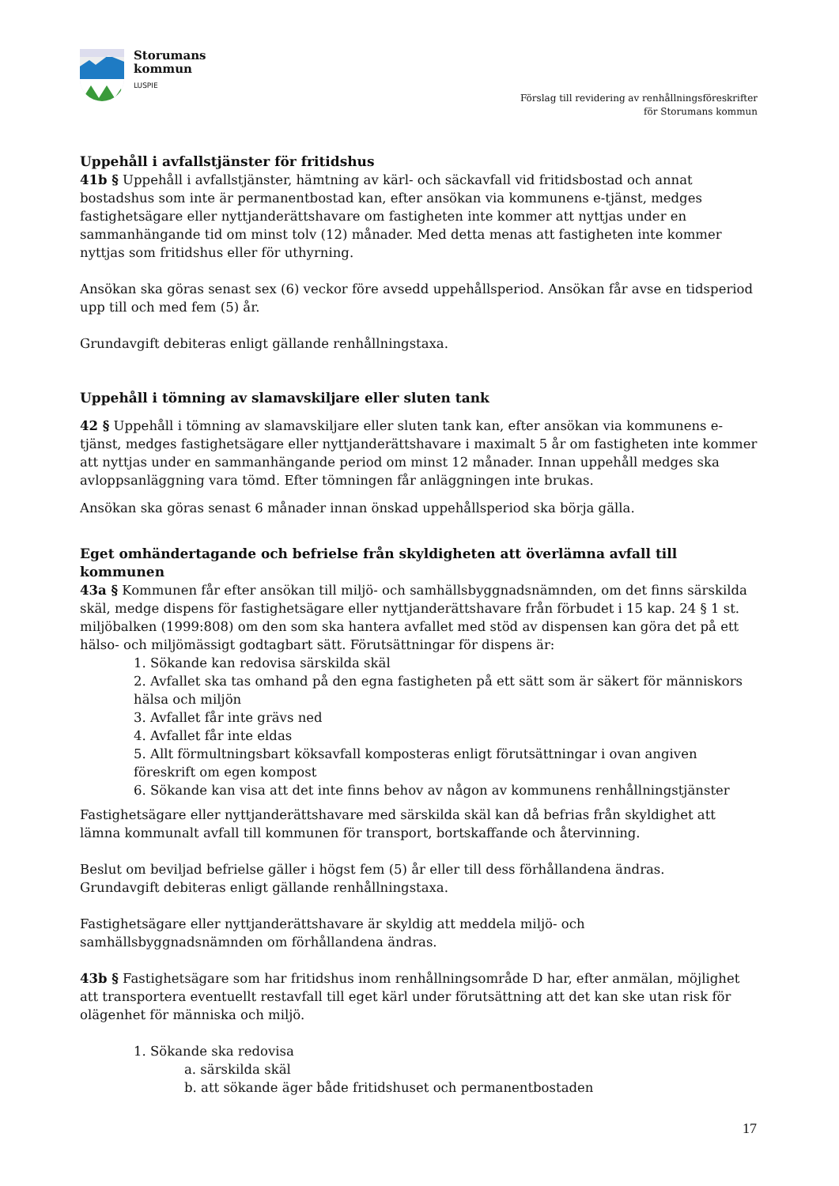Storumans
kommun
LUSPIE
Förslag till revidering av renhållningsföreskrifter
för Storumans kommun
Uppehåll i avfallstjänster för fritidshus
41b § Uppehåll i avfallstjänster, hämtning av kärl- och säckavfall vid fritidsbostad och annat bostadshus som inte är permanentbostad kan, efter ansökan via kommunens e-tjänst, medges fastighetsägare eller nyttjanderättshavare om fastigheten inte kommer att nyttjas under en sammanhängande tid om minst tolv (12) månader. Med detta menas att fastigheten inte kommer nyttjas som fritidshus eller för uthyrning.
Ansökan ska göras senast sex (6) veckor före avsedd uppehållsperiod. Ansökan får avse en tidsperiod upp till och med fem (5) år.
Grundavgift debiteras enligt gällande renhållningstaxa.
Uppehåll i tömning av slamavskiljare eller sluten tank
42 § Uppehåll i tömning av slamavskiljare eller sluten tank kan, efter ansökan via kommunens e-tjänst, medges fastighetsägare eller nyttjanderättshavare i maximalt 5 år om fastigheten inte kommer att nyttjas under en sammanhängande period om minst 12 månader. Innan uppehåll medges ska avloppsanläggning vara tömd. Efter tömningen får anläggningen inte brukas.
Ansökan ska göras senast 6 månader innan önskad uppehållsperiod ska börja gälla.
Eget omhändertagande och befrielse från skyldigheten att överlämna avfall till kommunen
43a § Kommunen får efter ansökan till miljö- och samhällsbyggnadsnämnden, om det finns särskilda skäl, medge dispens för fastighetsägare eller nyttjanderättshavare från förbudet i 15 kap. 24 § 1 st. miljöbalken (1999:808) om den som ska hantera avfallet med stöd av dispensen kan göra det på ett hälso- och miljömässigt godtagbart sätt. Förutsättningar för dispens är:
1. Sökande kan redovisa särskilda skäl
2. Avfallet ska tas omhand på den egna fastigheten på ett sätt som är säkert för människors hälsa och miljön
3. Avfallet får inte grävs ned
4. Avfallet får inte eldas
5. Allt förmultningsbart köksavfall komposteras enligt förutsättningar i ovan angiven föreskrift om egen kompost
6. Sökande kan visa att det inte finns behov av någon av kommunens renhållningstjänster
Fastighetsägare eller nyttjanderättshavare med särskilda skäl kan då befrias från skyldighet att lämna kommunalt avfall till kommunen för transport, bortskaffande och återvinning.
Beslut om beviljad befrielse gäller i högst fem (5) år eller till dess förhållandena ändras.
Grundavgift debiteras enligt gällande renhållningstaxa.
Fastighetsägare eller nyttjanderättshavare är skyldig att meddela miljö- och samhällsbyggnadsnämnden om förhållandena ändras.
43b § Fastighetsägare som har fritidshus inom renhållningsområde D har, efter anmälan, möjlighet att transportera eventuellt restavfall till eget kärl under förutsättning att det kan ske utan risk för olägenhet för människa och miljö.
1. Sökande ska redovisa
a. särskilda skäl
b. att sökande äger både fritidshuset och permanentbostaden
17